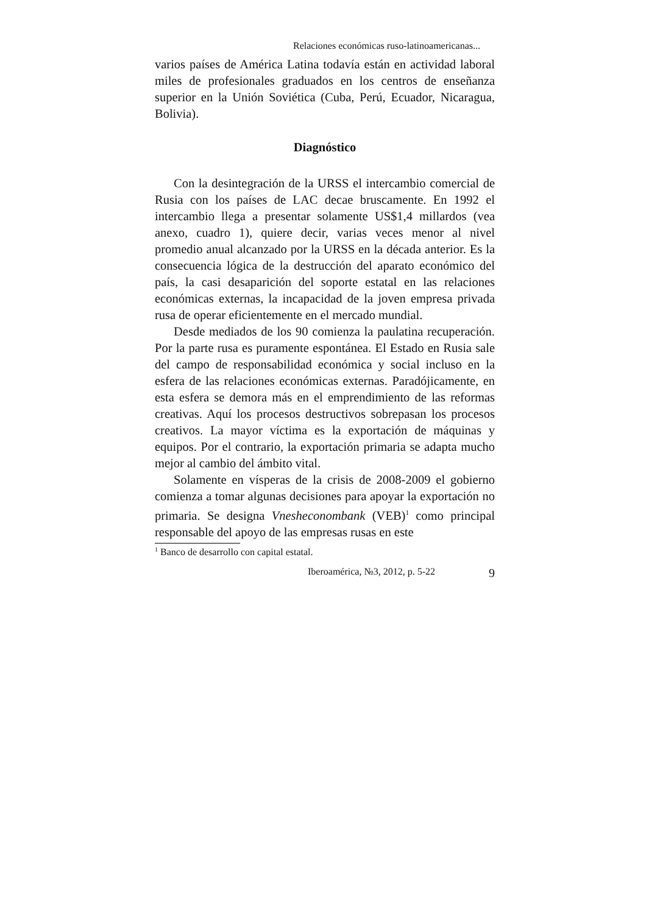Relaciones económicas ruso-latinoamericanas...
varios países de América Latina todavía están en actividad laboral miles de profesionales graduados en los centros de enseñanza superior en la Unión Soviética (Cuba, Perú, Ecuador, Nicaragua, Bolivia).
Diagnóstico
Con la desintegración de la URSS el intercambio comercial de Rusia con los países de LAC decae bruscamente. En 1992 el intercambio llega a presentar solamente US$1,4 millardos (vea anexo, cuadro 1), quiere decir, varias veces menor al nivel promedio anual alcanzado por la URSS en la década anterior. Es la consecuencia lógica de la destrucción del aparato económico del país, la casi desaparición del soporte estatal en las relaciones económicas externas, la incapacidad de la joven empresa privada rusa de operar eficientemente en el mercado mundial.
Desde mediados de los 90 comienza la paulatina recuperación. Por la parte rusa es puramente espontánea. El Estado en Rusia sale del campo de responsabilidad económica y social incluso en la esfera de las relaciones económicas externas. Paradójicamente, en esta esfera se demora más en el emprendimiento de las reformas creativas. Aquí los procesos destructivos sobrepasan los procesos creativos. La mayor víctima es la exportación de máquinas y equipos. Por el contrario, la exportación primaria se adapta mucho mejor al cambio del ámbito vital.
Solamente en vísperas de la crisis de 2008-2009 el gobierno comienza a tomar algunas decisiones para apoyar la exportación no primaria. Se designa Vnesheconombank (VEB)<sup>1</sup> como principal responsable del apoyo de las empresas rusas en este
<sup>1</sup> Banco de desarrollo con capital estatal.
Iberoamérica, №3, 2012, p. 5-22 9